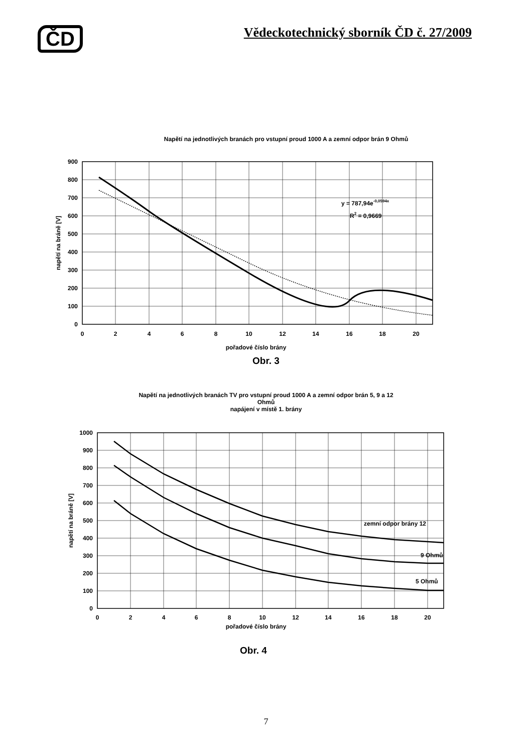ČD
Vědeckotechnický sborník ČD č. 27/2009
Napětí na jednotlivých branách pro vstupní proud 1000 A a zemní odpor brán 9 Ohmů
y = 787,94e-0,0594x
R2 = 0,9669
900
800
700
600
500
400
300
200
100
0
0
2
4
6
8
10
12
14
16
18
20
pořadové číslo brány
napětí na bráně [V]
Obr. 3
Napětí na jednotlivých branách TV pro vstupní proud 1000 A a zemní odpor brán 5, 9 a 12
Ohmů
napájení v místě 1. brány
zemní odpor brány 12
9 Ohmů
5 Ohmů
1000
900
800
700
600
500
400
300
200
100
0
0
2
4
6
8
10
12
14
16
18
20
napětí na bráně [V]
pořadové číslo brány
Obr. 4
7